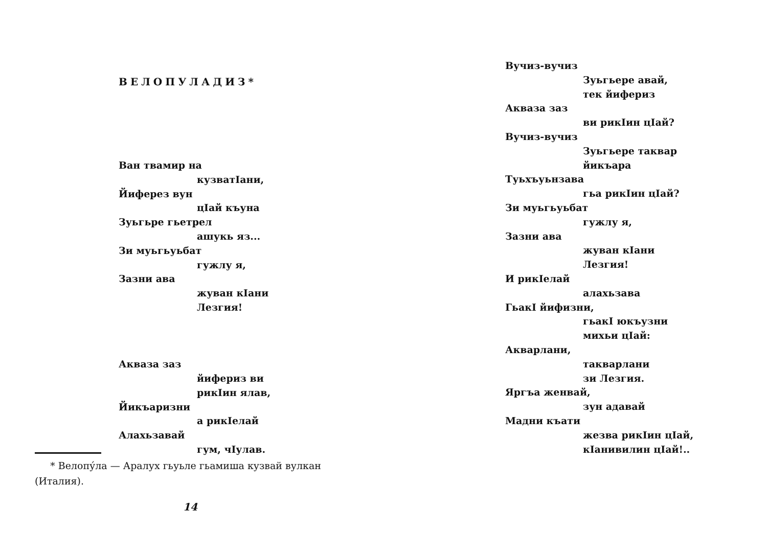ВЕЛОПУЛАДИЗ*
Ван твамир на
кузватIани,
Йиферез вун
цIай къуна
Зуьгьре гьетрел
ашукь яз...
Зи муьгьуьбат
гужлу я,
Зазни ава
жуван кIани
Лезгия!
Акваза заз
йифериз ви
рикIин ялав,
Йикъаризни
а рикIелай
Алахьзавай
гум, чIулав.
* Велопу́ла — Аралух гьуьле гьамиша кузвай вулкан (Италия).
14
Вучиз-вучиз
Зуьгьере авай,
тек йифериз
Акваза заз
ви рикIин цIай?
Вучиз-вучиз
Зуьгьере таквар
йикъара
Туьхъуьнзава
гьа рикIин цIай?
Зи муьгьуьбат
гужлу я,
Зазни ава
жуван кIани
Лезгия!
И рикIелай
алахьзава
ГьакI йифизни,
гьакI юкъузни
михьи цIай:
Акварлани,
такварлани
зи Лезгия.
Яргъа женвай,
зун адавай
Мадни къати
жезва рикIин цIай,
кIанивилин цIай!..